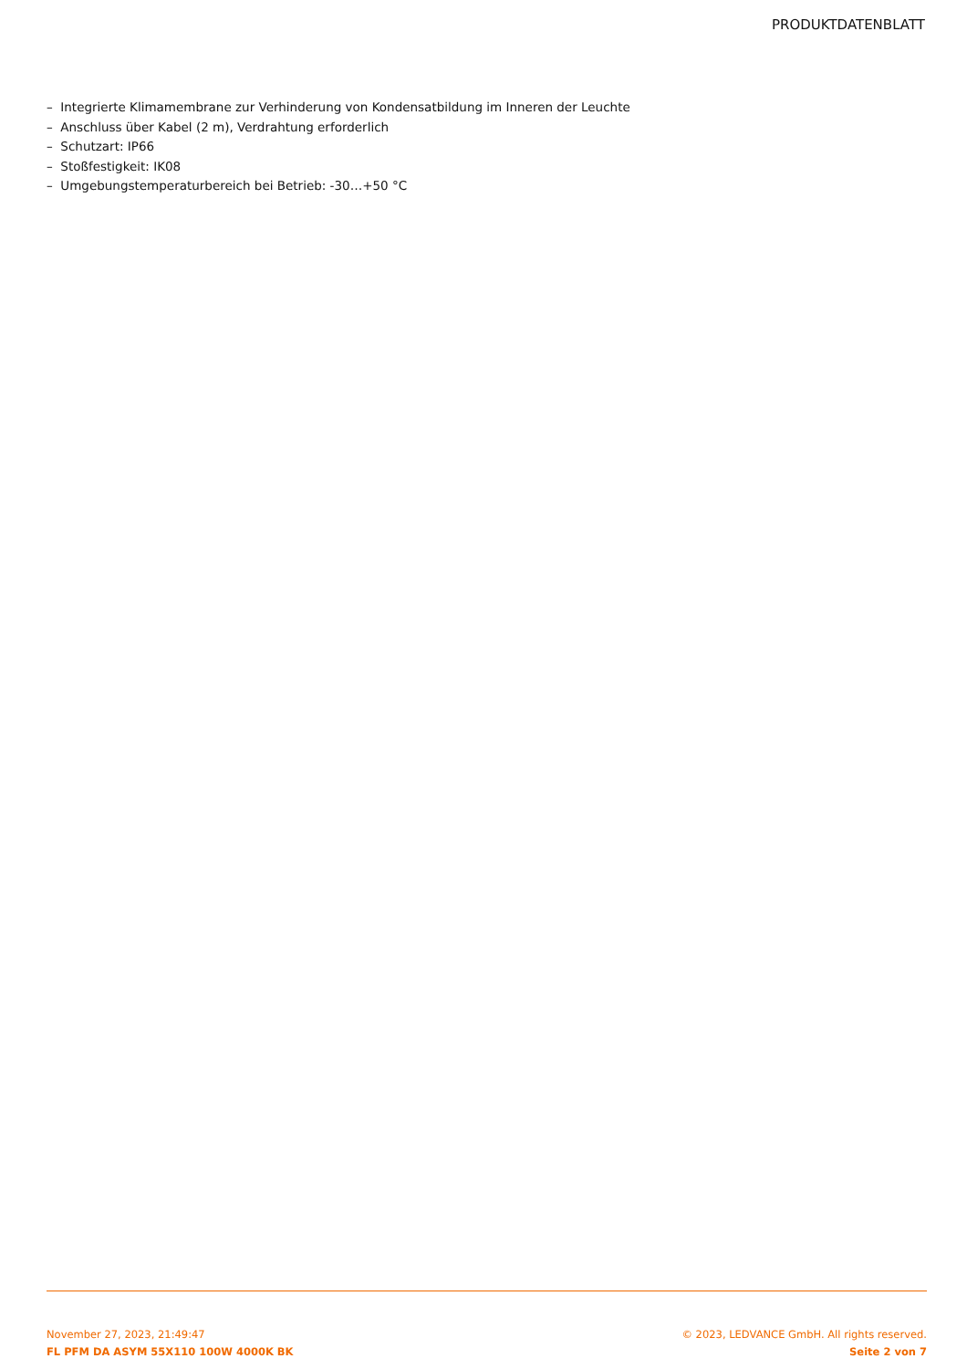PRODUKTDATENBLATT
– Integrierte Klimamembrane zur Verhinderung von Kondensatbildung im Inneren der Leuchte
– Anschluss über Kabel (2 m), Verdrahtung erforderlich
– Schutzart: IP66
– Stoßfestigkeit: IK08
– Umgebungstemperaturbereich bei Betrieb: -30…+50 °C
November 27, 2023, 21:49:47
FL PFM DA ASYM 55X110 100W 4000K BK
© 2023, LEDVANCE GmbH. All rights reserved.
Seite 2 von 7